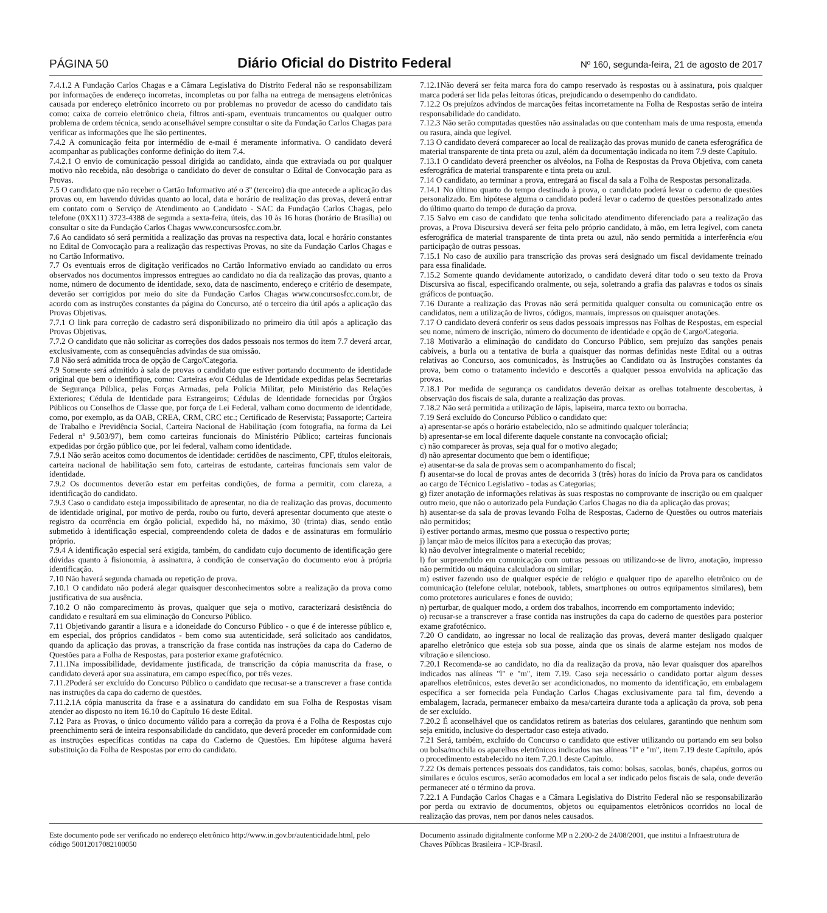PÁGINA 50 Diário Oficial do Distrito Federal Nº 160, segunda-feira, 21 de agosto de 2017
7.4.1.2 A Fundação Carlos Chagas e a Câmara Legislativa do Distrito Federal não se responsabilizam por informações de endereço incorretas, incompletas ou por falha na entrega de mensagens eletrônicas causada por endereço eletrônico incorreto ou por problemas no provedor de acesso do candidato tais como: caixa de correio eletrônico cheia, filtros anti-spam, eventuais truncamentos ou qualquer outro problema de ordem técnica, sendo aconselhável sempre consultar o site da Fundação Carlos Chagas para verificar as informações que lhe são pertinentes.
7.4.2 A comunicação feita por intermédio de e-mail é meramente informativa. O candidato deverá acompanhar as publicações conforme definição do item 7.4.
7.4.2.1 O envio de comunicação pessoal dirigida ao candidato, ainda que extraviada ou por qualquer motivo não recebida, não desobriga o candidato do dever de consultar o Edital de Convocação para as Provas.
7.5 O candidato que não receber o Cartão Informativo até o 3º (terceiro) dia que antecede a aplicação das provas ou, em havendo dúvidas quanto ao local, data e horário de realização das provas, deverá entrar em contato com o Serviço de Atendimento ao Candidato - SAC da Fundação Carlos Chagas, pelo telefone (0XX11) 3723-4388 de segunda a sexta-feira, úteis, das 10 às 16 horas (horário de Brasília) ou consultar o site da Fundação Carlos Chagas www.concursosfcc.com.br.
7.6 Ao candidato só será permitida a realização das provas na respectiva data, local e horário constantes no Edital de Convocação para a realização das respectivas Provas, no site da Fundação Carlos Chagas e no Cartão Informativo.
7.7 Os eventuais erros de digitação verificados no Cartão Informativo enviado ao candidato ou erros observados nos documentos impressos entregues ao candidato no dia da realização das provas, quanto a nome, número de documento de identidade, sexo, data de nascimento, endereço e critério de desempate, deverão ser corrigidos por meio do site da Fundação Carlos Chagas www.concursosfcc.com.br, de acordo com as instruções constantes da página do Concurso, até o terceiro dia útil após a aplicação das Provas Objetivas.
7.7.1 O link para correção de cadastro será disponibilizado no primeiro dia útil após a aplicação das Provas Objetivas.
7.7.2 O candidato que não solicitar as correções dos dados pessoais nos termos do item 7.7 deverá arcar, exclusivamente, com as consequências advindas de sua omissão.
7.8 Não será admitida troca de opção de Cargo/Categoria.
7.9 Somente será admitido à sala de provas o candidato que estiver portando documento de identidade original que bem o identifique, como: Carteiras e/ou Cédulas de Identidade expedidas pelas Secretarias de Segurança Pública, pelas Forças Armadas, pela Polícia Militar, pelo Ministério das Relações Exteriores; Cédula de Identidade para Estrangeiros; Cédulas de Identidade fornecidas por Órgãos Públicos ou Conselhos de Classe que, por força de Lei Federal, valham como documento de identidade, como, por exemplo, as da OAB, CREA, CRM, CRC etc.; Certificado de Reservista; Passaporte; Carteira de Trabalho e Previdência Social, Carteira Nacional de Habilitação (com fotografia, na forma da Lei Federal nº 9.503/97), bem como carteiras funcionais do Ministério Público; carteiras funcionais expedidas por órgão público que, por lei federal, valham como identidade.
7.9.1 Não serão aceitos como documentos de identidade: certidões de nascimento, CPF, títulos eleitorais, carteira nacional de habilitação sem foto, carteiras de estudante, carteiras funcionais sem valor de identidade.
7.9.2 Os documentos deverão estar em perfeitas condições, de forma a permitir, com clareza, a identificação do candidato.
7.9.3 Caso o candidato esteja impossibilitado de apresentar, no dia de realização das provas, documento de identidade original, por motivo de perda, roubo ou furto, deverá apresentar documento que ateste o registro da ocorrência em órgão policial, expedido há, no máximo, 30 (trinta) dias, sendo então submetido à identificação especial, compreendendo coleta de dados e de assinaturas em formulário próprio.
7.9.4 A identificação especial será exigida, também, do candidato cujo documento de identificação gere dúvidas quanto à fisionomia, à assinatura, à condição de conservação do documento e/ou à própria identificação.
7.10 Não haverá segunda chamada ou repetição de prova.
7.10.1 O candidato não poderá alegar quaisquer desconhecimentos sobre a realização da prova como justificativa de sua ausência.
7.10.2 O não comparecimento às provas, qualquer que seja o motivo, caracterizará desistência do candidato e resultará em sua eliminação do Concurso Público.
7.11 Objetivando garantir a lisura e a idoneidade do Concurso Público - o que é de interesse público e, em especial, dos próprios candidatos - bem como sua autenticidade, será solicitado aos candidatos, quando da aplicação das provas, a transcrição da frase contida nas instruções da capa do Caderno de Questões para a Folha de Respostas, para posterior exame grafotécnico.
7.11.1Na impossibilidade, devidamente justificada, de transcrição da cópia manuscrita da frase, o candidato deverá apor sua assinatura, em campo específico, por três vezes.
7.11.2Poderá ser excluído do Concurso Público o candidato que recusar-se a transcrever a frase contida nas instruções da capa do caderno de questões.
7.11.2.1A cópia manuscrita da frase e a assinatura do candidato em sua Folha de Respostas visam atender ao disposto no item 16.10 do Capítulo 16 deste Edital.
7.12 Para as Provas, o único documento válido para a correção da prova é a Folha de Respostas cujo preenchimento será de inteira responsabilidade do candidato, que deverá proceder em conformidade com as instruções específicas contidas na capa do Caderno de Questões. Em hipótese alguma haverá substituição da Folha de Respostas por erro do candidato.
7.12.1Não deverá ser feita marca fora do campo reservado às respostas ou à assinatura, pois qualquer marca poderá ser lida pelas leitoras óticas, prejudicando o desempenho do candidato.
7.12.2 Os prejuízos advindos de marcações feitas incorretamente na Folha de Respostas serão de inteira responsabilidade do candidato.
7.12.3 Não serão computadas questões não assinaladas ou que contenham mais de uma resposta, emenda ou rasura, ainda que legível.
7.13 O candidato deverá comparecer ao local de realização das provas munido de caneta esferográfica de material transparente de tinta preta ou azul, além da documentação indicada no item 7.9 deste Capítulo.
7.13.1 O candidato deverá preencher os alvéolos, na Folha de Respostas da Prova Objetiva, com caneta esferográfica de material transparente e tinta preta ou azul.
7.14 O candidato, ao terminar a prova, entregará ao fiscal da sala a Folha de Respostas personalizada.
7.14.1 No último quarto do tempo destinado à prova, o candidato poderá levar o caderno de questões personalizado. Em hipótese alguma o candidato poderá levar o caderno de questões personalizado antes do último quarto do tempo de duração da prova.
7.15 Salvo em caso de candidato que tenha solicitado atendimento diferenciado para a realização das provas, a Prova Discursiva deverá ser feita pelo próprio candidato, à mão, em letra legível, com caneta esferográfica de material transparente de tinta preta ou azul, não sendo permitida a interferência e/ou participação de outras pessoas.
7.15.1 No caso de auxílio para transcrição das provas será designado um fiscal devidamente treinado para essa finalidade.
7.15.2 Somente quando devidamente autorizado, o candidato deverá ditar todo o seu texto da Prova Discursiva ao fiscal, especificando oralmente, ou seja, soletrando a grafia das palavras e todos os sinais gráficos de pontuação.
7.16 Durante a realização das Provas não será permitida qualquer consulta ou comunicação entre os candidatos, nem a utilização de livros, códigos, manuais, impressos ou quaisquer anotações.
7.17 O candidato deverá conferir os seus dados pessoais impressos nas Folhas de Respostas, em especial seu nome, número de inscrição, número do documento de identidade e opção de Cargo/Categoria.
7.18 Motivarão a eliminação do candidato do Concurso Público, sem prejuízo das sanções penais cabíveis, a burla ou a tentativa de burla a quaisquer das normas definidas neste Edital ou a outras relativas ao Concurso, aos comunicados, às Instruções ao Candidato ou às Instruções constantes da prova, bem como o tratamento indevido e descortês a qualquer pessoa envolvida na aplicação das provas.
7.18.1 Por medida de segurança os candidatos deverão deixar as orelhas totalmente descobertas, à observação dos fiscais de sala, durante a realização das provas.
7.18.2 Não será permitida a utilização de lápis, lapiseira, marca texto ou borracha.
7.19 Será excluído do Concurso Público o candidato que:
a) apresentar-se após o horário estabelecido, não se admitindo qualquer tolerância;
b) apresentar-se em local diferente daquele constante na convocação oficial;
c) não comparecer às provas, seja qual for o motivo alegado;
d) não apresentar documento que bem o identifique;
e) ausentar-se da sala de provas sem o acompanhamento do fiscal;
f) ausentar-se do local de provas antes de decorrida 3 (três) horas do início da Prova para os candidatos ao cargo de Técnico Legislativo - todas as Categorias;
g) fizer anotação de informações relativas às suas respostas no comprovante de inscrição ou em qualquer outro meio, que não o autorizado pela Fundação Carlos Chagas no dia da aplicação das provas;
h) ausentar-se da sala de provas levando Folha de Respostas, Caderno de Questões ou outros materiais não permitidos;
i) estiver portando armas, mesmo que possua o respectivo porte;
j) lançar mão de meios ilícitos para a execução das provas;
k) não devolver integralmente o material recebido;
l) for surpreendido em comunicação com outras pessoas ou utilizando-se de livro, anotação, impresso não permitido ou máquina calculadora ou similar;
m) estiver fazendo uso de qualquer espécie de relógio e qualquer tipo de aparelho eletrônico ou de comunicação (telefone celular, notebook, tablets, smartphones ou outros equipamentos similares), bem como protetores auriculares e fones de ouvido;
n) perturbar, de qualquer modo, a ordem dos trabalhos, incorrendo em comportamento indevido;
o) recusar-se a transcrever a frase contida nas instruções da capa do caderno de questões para posterior exame grafotécnico.
7.20 O candidato, ao ingressar no local de realização das provas, deverá manter desligado qualquer aparelho eletrônico que esteja sob sua posse, ainda que os sinais de alarme estejam nos modos de vibração e silencioso.
7.20.1 Recomenda-se ao candidato, no dia da realização da prova, não levar quaisquer dos aparelhos indicados nas alíneas "l" e "m", item 7.19. Caso seja necessário o candidato portar algum desses aparelhos eletrônicos, estes deverão ser acondicionados, no momento da identificação, em embalagem específica a ser fornecida pela Fundação Carlos Chagas exclusivamente para tal fim, devendo a embalagem, lacrada, permanecer embaixo da mesa/carteira durante toda a aplicação da prova, sob pena de ser excluído.
7.20.2 É aconselhável que os candidatos retirem as baterias dos celulares, garantindo que nenhum som seja emitido, inclusive do despertador caso esteja ativado.
7.21 Será, também, excluído do Concurso o candidato que estiver utilizando ou portando em seu bolso ou bolsa/mochila os aparelhos eletrônicos indicados nas alíneas "l" e "m", item 7.19 deste Capítulo, após o procedimento estabelecido no item 7.20.1 deste Capítulo.
7.22 Os demais pertences pessoais dos candidatos, tais como: bolsas, sacolas, bonés, chapéus, gorros ou similares e óculos escuros, serão acomodados em local a ser indicado pelos fiscais de sala, onde deverão permanecer até o término da prova.
7.22.1 A Fundação Carlos Chagas e a Câmara Legislativa do Distrito Federal não se responsabilizarão por perda ou extravio de documentos, objetos ou equipamentos eletrônicos ocorridos no local de realização das provas, nem por danos neles causados.
Este documento pode ser verificado no endereço eletrônico http://www.in.gov.br/autenticidade.html, pelo código 50012017082100050
Documento assinado digitalmente conforme MP n 2.200-2 de 24/08/2001, que institui a Infraestrutura de Chaves Públicas Brasileira - ICP-Brasil.